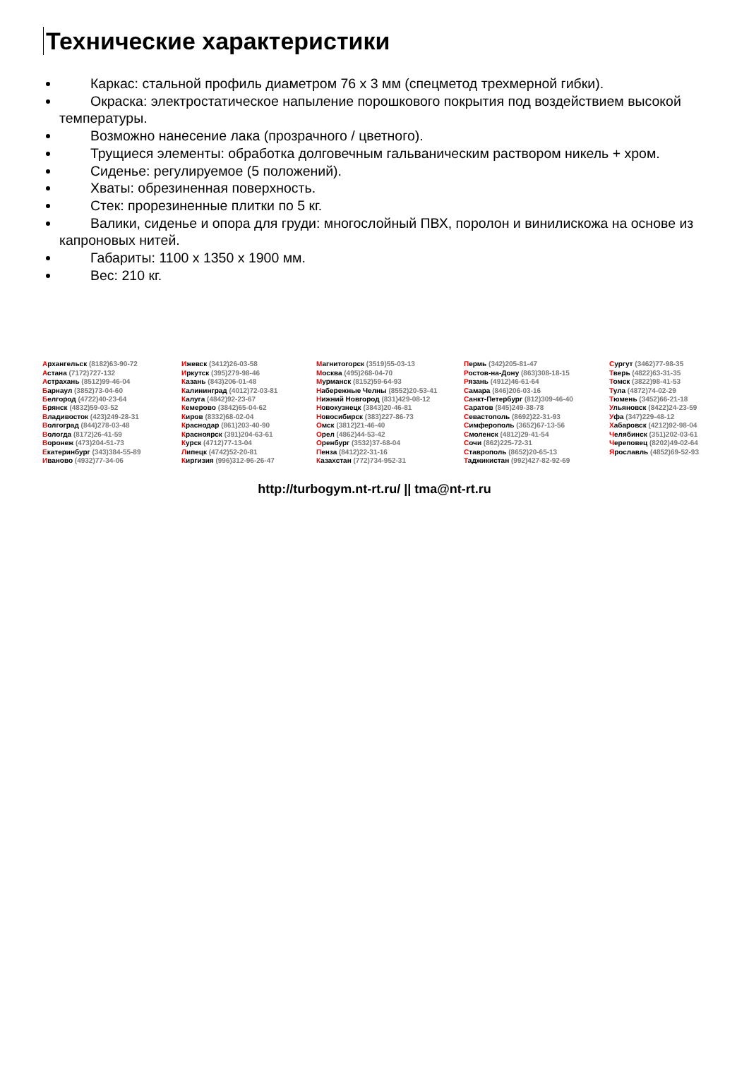Технические характеристики
Каркас: стальной профиль диаметром 76 х 3 мм (спецметод трехмерной гибки).
Окраска: электростатическое напыление порошкового покрытия под воздействием высокой температуры.
Возможно нанесение лака (прозрачного / цветного).
Трущиеся элементы: обработка долговечным гальваническим раствором никель + хром.
Сиденье: регулируемое (5 положений).
Хваты: обрезиненная поверхность.
Стек: прорезиненные плитки по 5 кг.
Валики, сиденье и опора для груди: многослойный ПВХ, поролон и винилискожа на основе из капроновых нитей.
Габариты: 1100 х 1350 х 1900 мм.
Вес: 210 кг.
Архангельск (8182)63-90-72
Астана (7172)727-132
Астрахань (8512)99-46-04
Барнаул (3852)73-04-60
Белгород (4722)40-23-64
Брянск (4832)59-03-52
Владивосток (423)249-28-31
Волгоград (844)278-03-48
Вологда (8172)26-41-59
Воронеж (473)204-51-73
Екатеринбург (343)384-55-89
Иваново (4932)77-34-06
Ижевск (3412)26-03-58
Иркутск (395)279-98-46
Казань (843)206-01-48
Калининград (4012)72-03-81
Калуга (4842)92-23-67
Кемерово (3842)65-04-62
Киров (8332)68-02-04
Краснодар (861)203-40-90
Красноярск (391)204-63-61
Курск (4712)77-13-04
Липецк (4742)52-20-81
Киргизия (996)312-96-26-47
Магнитогорск (3519)55-03-13
Москва (495)268-04-70
Мурманск (8152)59-64-93
Набережные Челны (8552)20-53-41
Нижний Новгород (831)429-08-12
Новокузнецк (3843)20-46-81
Новосибирск (383)227-86-73
Омск (3812)21-46-40
Орел (4862)44-53-42
Оренбург (3532)37-68-04
Пенза (8412)22-31-16
Казахстан (772)734-952-31
Пермь (342)205-81-47
Ростов-на-Дону (863)308-18-15
Рязань (4912)46-61-64
Самара (846)206-03-16
Санкт-Петербург (812)309-46-40
Саратов (845)249-38-78
Севастополь (8692)22-31-93
Симферополь (3652)67-13-56
Смоленск (4812)29-41-54
Сочи (862)225-72-31
Ставрополь (8652)20-65-13
Таджикистан (992)427-82-92-69
Сургут (3462)77-98-35
Тверь (4822)63-31-35
Томск (3822)98-41-53
Тула (4872)74-02-29
Тюмень (3452)66-21-18
Ульяновск (8422)24-23-59
Уфа (347)229-48-12
Хабаровск (4212)92-98-04
Челябинск (351)202-03-61
Череповец (8202)49-02-64
Ярославль (4852)69-52-93
http://turbogym.nt-rt.ru/ || tma@nt-rt.ru